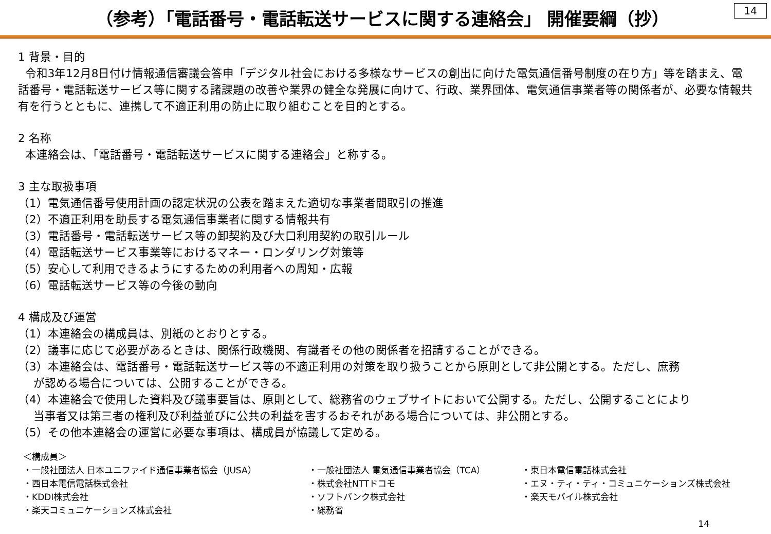（参考）「電話番号・電話転送サービスに関する連絡会」 開催要綱（抄）
14
1 背景・目的
令和3年12月8日付け情報通信審議会答申「デジタル社会における多様なサービスの創出に向けた電気通信番号制度の在り方」等を踏まえ、電話番号・電話転送サービス等に関する諸課題の改善や業界の健全な発展に向けて、行政、業界団体、電気通信事業者等の関係者が、必要な情報共有を行うとともに、連携して不適正利用の防止に取り組むことを目的とする。
2 名称
本連絡会は、「電話番号・電話転送サービスに関する連絡会」と称する。
3 主な取扱事項
（1）電気通信番号使用計画の認定状況の公表を踏まえた適切な事業者間取引の推進
（2）不適正利用を助長する電気通信事業者に関する情報共有
（3）電話番号・電話転送サービス等の卸契約及び大口利用契約の取引ルール
（4）電話転送サービス事業等におけるマネー・ロンダリング対策等
（5）安心して利用できるようにするための利用者への周知・広報
（6）電話転送サービス等の今後の動向
4 構成及び運営
（1）本連絡会の構成員は、別紙のとおりとする。
（2）議事に応じて必要があるときは、関係行政機関、有識者その他の関係者を招請することができる。
（3）本連絡会は、電話番号・電話転送サービス等の不適正利用の対策を取り扱うことから原則として非公開とする。ただし、庶務
が認める場合については、公開することができる。
（4）本連絡会で使用した資料及び議事要旨は、原則として、総務省のウェブサイトにおいて公開する。ただし、公開することにより
当事者又は第三者の権利及び利益並びに公共の利益を害するおそれがある場合については、非公開とする。
（5）その他本連絡会の運営に必要な事項は、構成員が協議して定める。
＜構成員＞
・一般社団法人 日本ユニファイド通信事業者協会（JUSA） ・一般社団法人 電気通信事業者協会（TCA） ・東日本電信電話株式会社 ・西日本電信電話株式会社 ・株式会社NTTドコモ ・エヌ・ティ・ティ・コミュニケーションズ株式会社 ・KDDI株式会社 ・ソフトバンク株式会社 ・楽天モバイル株式会社 ・楽天コミュニケーションズ株式会社 ・総務省
14